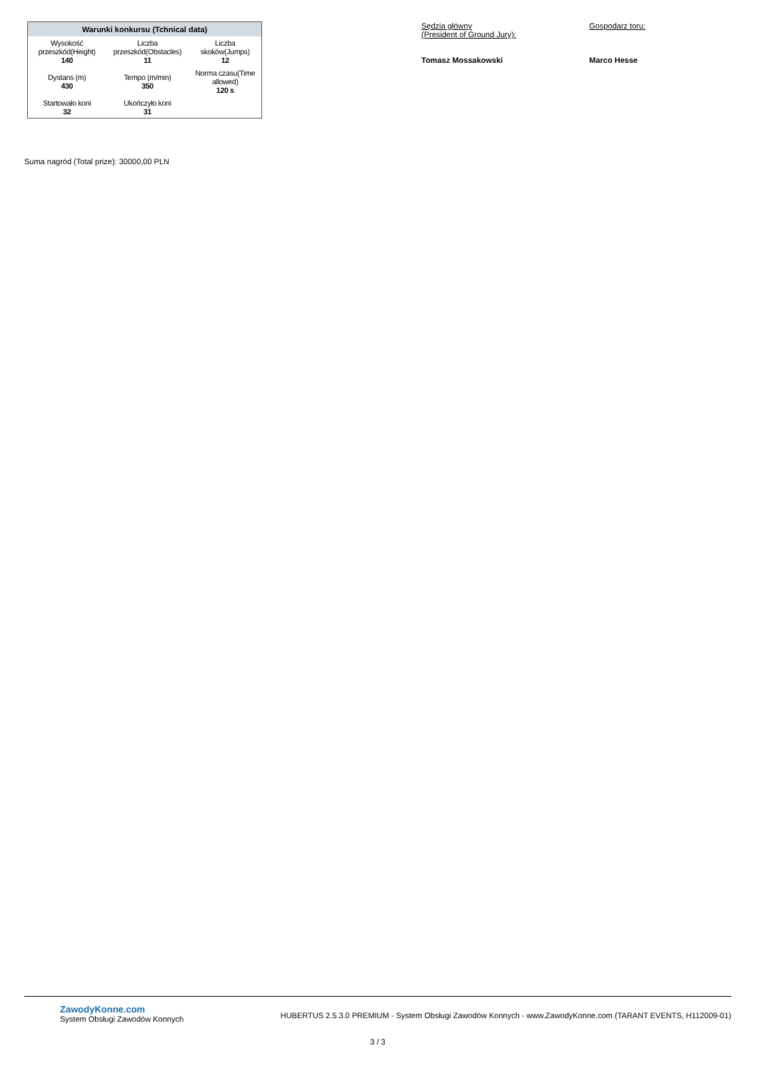| Warunki konkursu (Tchnical data) | | |
| --- | --- | --- |
| Wysokość przeszkód(Height) 140 | Liczba przeszkód(Obstacles) 11 | Liczba skoków(Jumps) 12 |
| Dystans (m) 430 | Tempo (m/min) 350 | Norma czasu(Time allowed) 120 s |
| Startowało koni 32 | Ukończyło koni 31 | |
Sędzia główny
(President of Ground Jury):
Tomasz Mossakowski
Gospodarz toru:
Marco Hesse
Suma nagród (Total prize): 30000,00 PLN
ZawodyKonne.com
System Obsługi Zawodów Konnych
HUBERTUS 2.5.3.0 PREMIUM - System Obsługi Zawodów Konnych - www.ZawodyKonne.com (TARANT EVENTS, H112009-01)
3 / 3